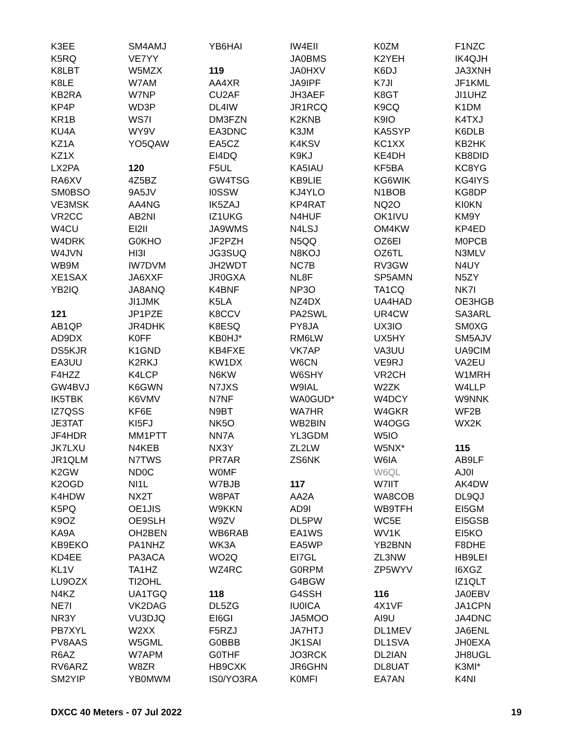K3EE
K5RQ
K8LBT
K8LE
KB2RA
KP4P
KR1B
KU4A
KZ1A
KZ1X
LX2PA
RA6XV
SM0BSO
VE3MSK
VR2CC
W4CU
W4DRK
W4JVN
WB9M
XE1SAX
YB2IQ
121
AB1QP
AD9DX
DS5KJR
EA3UU
F4HZZ
GW4BVJ
IK5TBK
IZ7QSS
JE3TAT
JF4HDR
JK7LXU
JR1QLM
K2GW
K2OGD
K4HDW
K5PQ
K9OZ
KA9A
KB9EKO
KD4EE
KL1V
LU9OZX
N4KZ
NE7I
NR3Y
PB7XYL
PV8AAS
R6AZ
RV6ARZ
SM2YIP
SM4AMJ
VE7YY
W5MZX
W7AM
W7NP
WD3P
WS7I
WY9V
YO5QAW
120
4Z5BZ
9A5JV
AA4NG
AB2NI
EI2II
G0KHO
HI3I
IW7DVM
JA6XXF
JA8ANQ
JI1JMK
JP1PZE
JR4DHK
K0FF
K1GND
K2RKJ
K4LCP
K6GWN
K6VMV
KF6E
KI5FJ
MM1PTT
N4KEB
N7TWS
ND0C
NI1L
NX2T
OE1JIS
OE9SLH
OH2BEN
PA1NHZ
PA3ACA
TA1HZ
TI2OHL
UA1TGQ
VK2DAG
VU3DJQ
W2XX
W5GML
W7APM
W8ZR
YB0MWM
YB6HAI
119
AA4XR
CU2AF
DL4IW
DM3FZN
EA3DNC
EA5CZ
EI4DQ
F5UL
GW4TSG
I0SSW
IK5ZAJ
IZ1UKG
JA9WMS
JF2PZH
JG3SUQ
JH2WDT
JR0GXA
K4BNF
K5LA
K8CCV
K8ESQ
KB0HJ*
KB4FXE
KW1DX
N6KW
N7JXS
N7NF
N9BT
NK5O
NN7A
NX3Y
PR7AR
W0MF
W7BJB
W8PAT
W9KKN
W9ZV
WB6RAB
WK3A
WO2Q
WZ4RC
118
DL5ZG
EI6GI
F5RZJ
G0BBB
G0THF
HB9CXK
IS0/YO3RA
IW4EII
JA0BMS
JA0HXV
JA9IPF
JH3AEF
JR1RCQ
K2KNB
K3JM
K4KSV
K9KJ
KA5IAU
KB9LIE
KJ4YLO
KP4RAT
N4HUF
N4LSJ
N5QQ
N8KOJ
NC7B
NL8F
NP3O
NZ4DX
PA2SWL
PY8JA
RM6LW
VK7AP
W6CN
W6SHY
W9IAL
WA0GUD*
WA7HR
WB2BIN
YL3GDM
ZL2LW
ZS6NK
117
AA2A
AD9I
DL5PW
EA1WS
EA5WP
EI7GL
G0RPM
G4BGW
G4SSH
IU0ICA
JA5MOO
JA7HTJ
JK1SAI
JO3RCK
JR6GHN
K0MFI
K0ZM
K2YEH
K6DJ
K7JI
K8GT
K9CQ
K9IO
KA5SYP
KC1XX
KE4DH
KF5BA
KG6WIK
N1BOB
NQ2O
OK1IVU
OM4KW
OZ6EI
OZ6TL
RV3GW
SP5AMN
TA1CQ
UA4HAD
UR4CW
UX3IO
UX5HY
VA3UU
VE9RJ
VR2CH
W2ZK
W4DCY
W4GKR
W4OGG
W5IO
W5NX*
W6IA
W6QL
W7IIT
WA8COB
WB9TFH
WC5E
WV1K
YB2BNN
ZL3NW
ZP5WYV
116
4X1VF
AI9U
DL1MEV
DL1SVA
DL2IAN
DL8UAT
EA7AN
F1NZC
IK4QJH
JA3XNH
JF1KML
JI1UHZ
K1DM
K4TXJ
K6DLB
KB2HK
KB8DID
KC8YG
KG4IYS
KG8DP
KI0KN
KM9Y
KP4ED
M0PCB
N3MLV
N4UY
N5ZY
NK7I
OE3HGB
SA3ARL
SM0XG
SM5AJV
UA9CIM
VA2EU
W1MRH
W4LLP
W9NNK
WF2B
WX2K
115
AB9LF
AJ0I
AK4DW
DL9QJ
EI5GM
EI5GSB
EI5KO
F8DHE
HB9LEI
I6XGZ
IZ1QLT
JA0EBV
JA1CPN
JA4DNC
JA6ENL
JH0EXA
JH8UGL
K3MI*
K4NI
DXCC 40 Meters - 07 Jul 2022 19